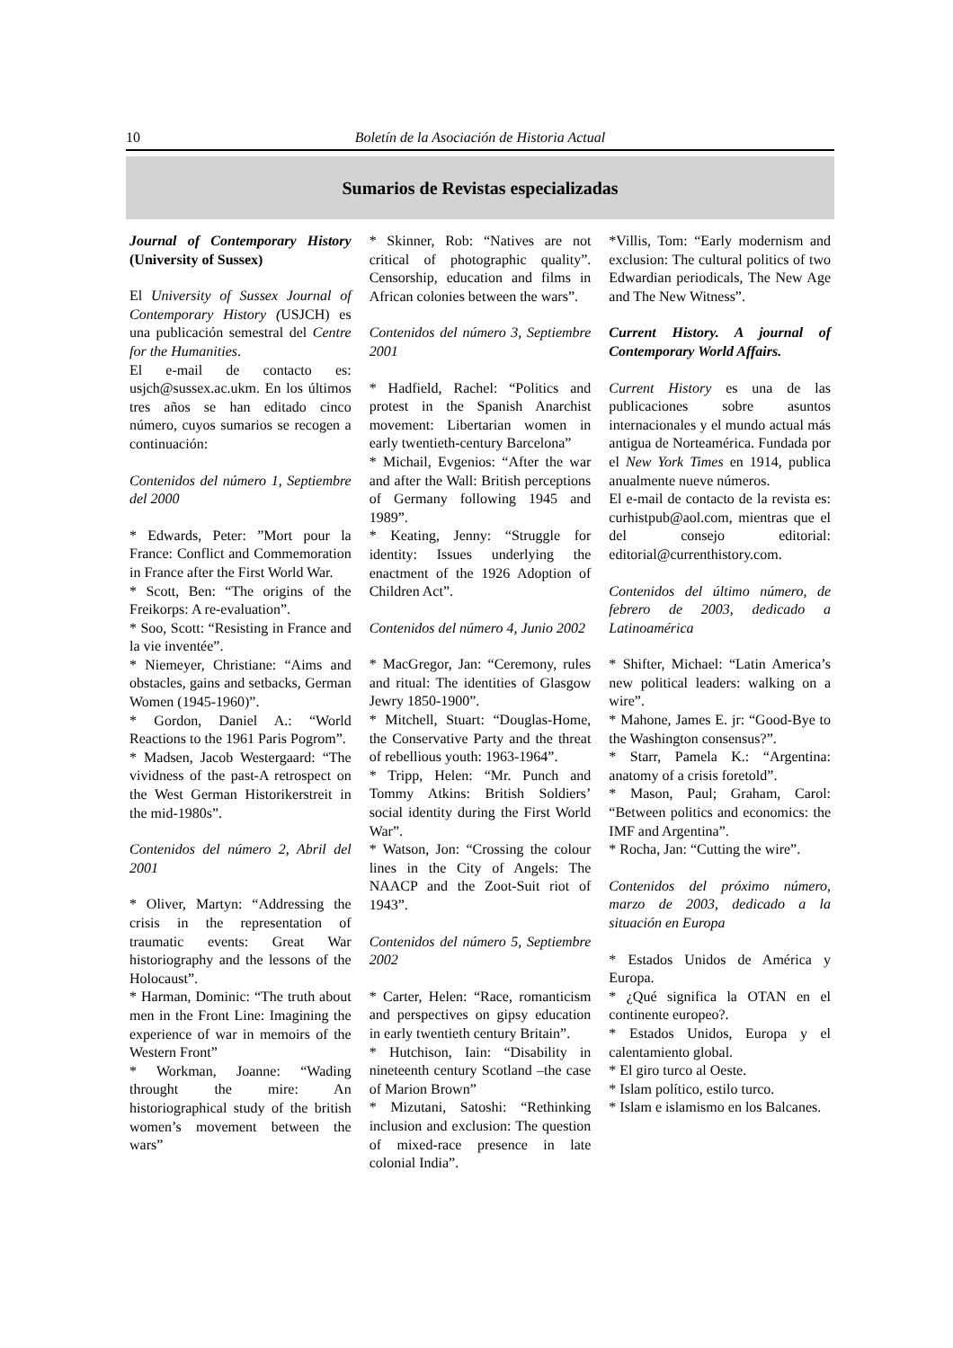10 Boletín de la Asociación de Historia Actual
Sumarios de Revistas especializadas
Journal of Contemporary History (University of Sussex)
El University of Sussex Journal of Contemporary History (USJCH) es una publicación semestral del Centre for the Humanities.
El e-mail de contacto es: usjch@sussex.ac.ukm. En los últimos tres años se han editado cinco número, cuyos sumarios se recogen a continuación:
Contenidos del número 1, Septiembre del 2000
* Edwards, Peter: ”Mort pour la France: Conflict and Commemoration in France after the First World War.
* Scott, Ben: “The origins of the Freikorps: A re-evaluation”.
* Soo, Scott: “Resisting in France and la vie inventée”.
* Niemeyer, Christiane: “Aims and obstacles, gains and setbacks, German Women (1945-1960)”.
* Gordon, Daniel A.: “World Reactions to the 1961 Paris Pogrom”.
* Madsen, Jacob Westergaard: “The vividness of the past-A retrospect on the West German Historikerstreit in the mid-1980s”.
Contenidos del número 2, Abril del 2001
* Oliver, Martyn: “Addressing the crisis in the representation of traumatic events: Great War historiography and the lessons of the Holocaust”.
* Harman, Dominic: “The truth about men in the Front Line: Imagining the experience of war in memoirs of the Western Front”
* Workman, Joanne: “Wading throught the mire: An historiographical study of the british women’s movement between the wars”
* Skinner, Rob: “Natives are not critical of photographic quality”. Censorship, education and films in African colonies between the wars”.
Contenidos del número 3, Septiembre 2001
* Hadfield, Rachel: “Politics and protest in the Spanish Anarchist movement: Libertarian women in early twentieth-century Barcelona”
* Michail, Evgenios: “After the war and after the Wall: British perceptions of Germany following 1945 and 1989”.
* Keating, Jenny: “Struggle for identity: Issues underlying the enactment of the 1926 Adoption of Children Act”.
Contenidos del número 4, Junio 2002
* MacGregor, Jan: “Ceremony, rules and ritual: The identities of Glasgow Jewry 1850-1900”.
* Mitchell, Stuart: “Douglas-Home, the Conservative Party and the threat of rebellious youth: 1963-1964”.
* Tripp, Helen: “Mr. Punch and Tommy Atkins: British Soldiers’ social identity during the First World War”.
* Watson, Jon: “Crossing the colour lines in the City of Angels: The NAACP and the Zoot-Suit riot of 1943”.
Contenidos del número 5, Septiembre 2002
* Carter, Helen: “Race, romanticism and perspectives on gipsy education in early twentieth century Britain”.
* Hutchison, Iain: “Disability in nineteenth century Scotland –the case of Marion Brown”
* Mizutani, Satoshi: “Rethinking inclusion and exclusion: The question of mixed-race presence in late colonial India”.
*Villis, Tom: “Early modernism and exclusion: The cultural politics of two Edwardian periodicals, The New Age and The New Witness”.
Current History. A journal of Contemporary World Affairs.
Current History es una de las publicaciones sobre asuntos internacionales y el mundo actual más antigua de Norteamérica. Fundada por el New York Times en 1914, publica anualmente nueve números.
El e-mail de contacto de la revista es: curhistpub@aol.com, mientras que el del consejo editorial: editorial@currenthistory.com.
Contenidos del último número, de febrero de 2003, dedicado a Latinoamérica
* Shifter, Michael: “Latin America’s new political leaders: walking on a wire”.
* Mahone, James E. jr: “Good-Bye to the Washington consensus?”.
* Starr, Pamela K.: “Argentina: anatomy of a crisis foretold”.
* Mason, Paul; Graham, Carol: “Between politics and economics: the IMF and Argentina”.
* Rocha, Jan: “Cutting the wire”.
Contenidos del próximo número, marzo de 2003, dedicado a la situación en Europa
* Estados Unidos de América y Europa.
* ¿Qué significa la OTAN en el continente europeo?.
* Estados Unidos, Europa y el calentamiento global.
* El giro turco al Oeste.
* Islam político, estilo turco.
* Islam e islamismo en los Balcanes.